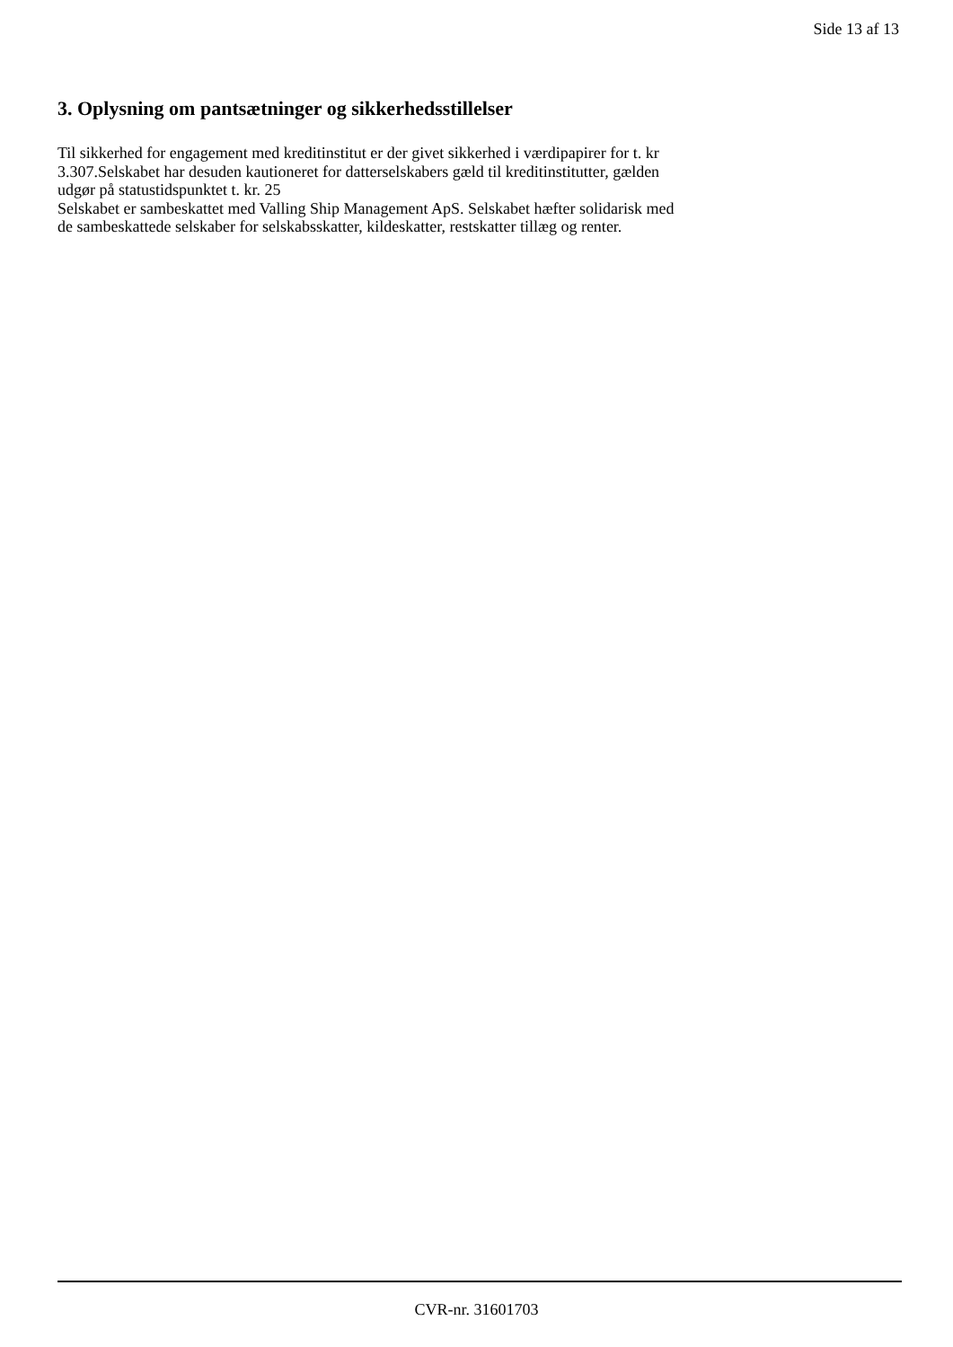Side 13 af 13
3. Oplysning om pantsætninger og sikkerhedsstillelser
Til sikkerhed for engagement med kreditinstitut er der givet sikkerhed i værdipapirer for t. kr
3.307.Selskabet har desuden kautioneret for datterselskabers gæld til kreditinstitutter, gælden
udgør på statustidspunktet t. kr. 25
Selskabet er sambeskattet med Valling Ship Management ApS. Selskabet hæfter solidarisk med
de sambeskattede selskaber for selskabsskatter, kildeskatter, restskatter tillæg og renter.
CVR-nr. 31601703